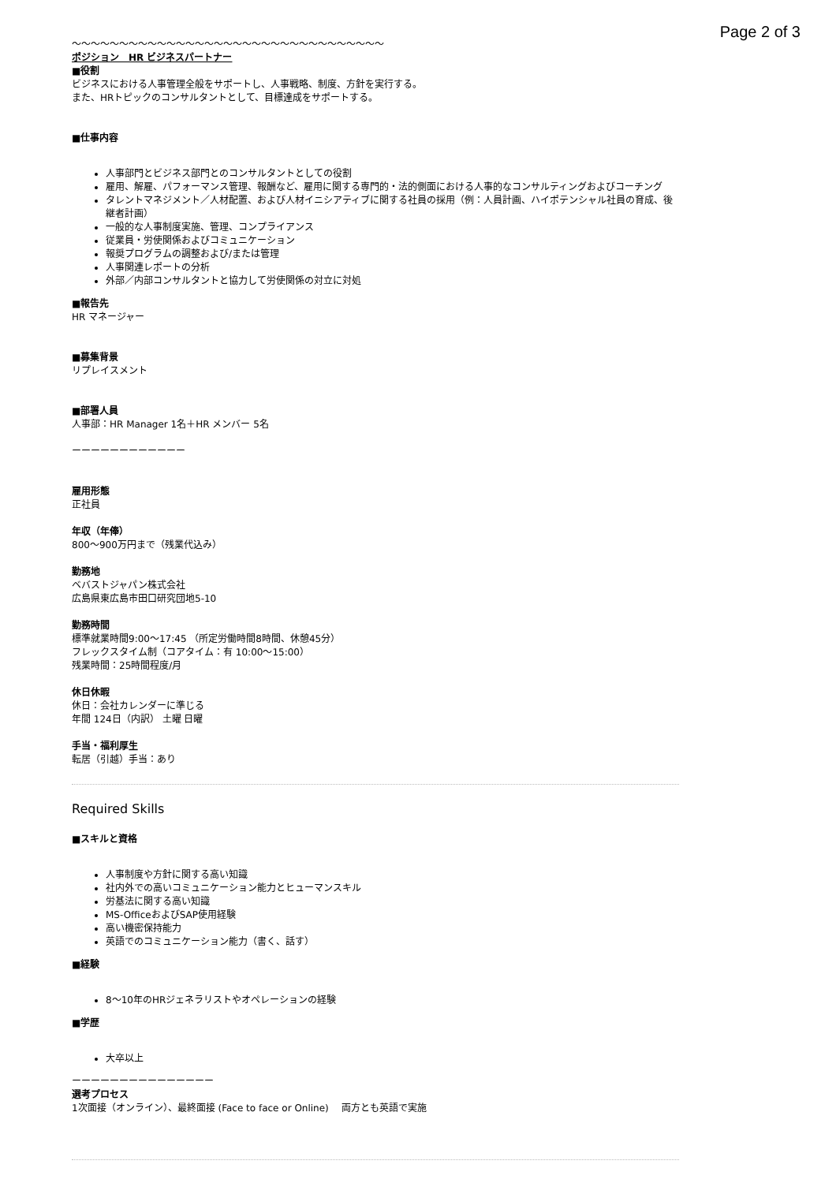Page 2 of 3
～～～～～～～～～～～～～～～～～～～～～～～～～～～～～～～～～
ポジション　HR ビジネスパートナー
■役割
ビジネスにおける人事管理全般をサポートし、人事戦略、制度、方針を実行する。
また、HRトピックのコンサルタントとして、目標達成をサポートする。
■仕事内容
人事部門とビジネス部門とのコンサルタントとしての役割
雇用、解雇、パフォーマンス管理、報酬など、雇用に関する専門的・法的側面における人事的なコンサルティングおよびコーチング
タレントマネジメント／人材配置、および人材イニシアティブに関する社員の採用（例：人員計画、ハイポテンシャル社員の育成、後継者計画）
一般的な人事制度実施、管理、コンプライアンス
従業員・労使関係およびコミュニケーション
報奨プログラムの調整および/または管理
人事関連レポートの分析
外部／内部コンサルタントと協力して労使関係の対立に対処
■報告先
HR マネージャー
■募集背景
リプレイスメント
■部署人員
人事部：HR Manager 1名＋HR メンバー 5名
ーーーーーーーーーーーー
雇用形態
正社員
年収（年俸）
800～900万円まで（残業代込み）
勤務地
ベバストジャパン株式会社
広島県東広島市田口研究団地5-10
勤務時間
標準就業時間9:00～17:45 （所定労働時間8時間、休憩45分）
フレックスタイム制（コアタイム：有 10:00～15:00）
残業時間：25時間程度/月
休日休暇
休日：会社カレンダーに準じる
年間 124日（内訳） 土曜 日曜
手当・福利厚生
転居（引越）手当：あり
Required Skills
■スキルと資格
人事制度や方針に関する高い知識
社内外での高いコミュニケーション能力とヒューマンスキル
労基法に関する高い知識
MS-OfficeおよびSAP使用経験
高い機密保持能力
英語でのコミュニケーション能力（書く、話す）
■経験
8～10年のHRジェネラリストやオペレーションの経験
■学歴
大卒以上
ーーーーーーーーーーーーーーー
選考プロセス
1次面接（オンライン）、最終面接 (Face to face or Online)　 両方とも英語で実施